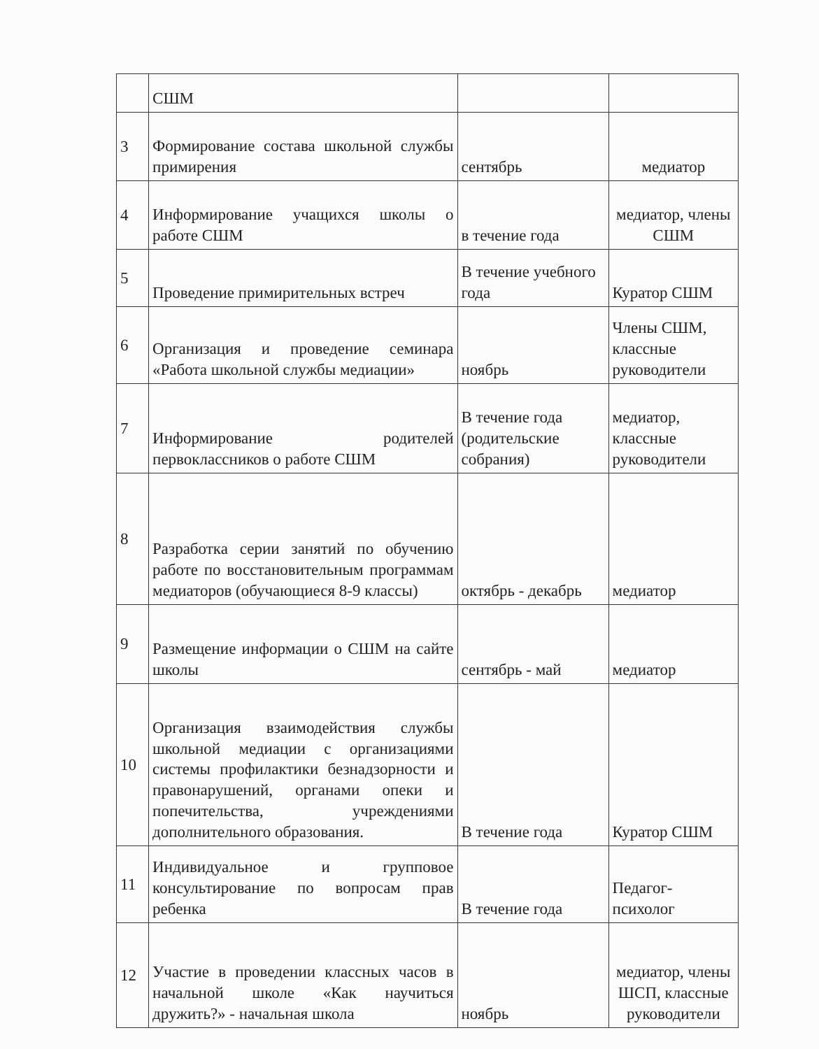| | СШМ | | |
| 3 | Формирование состава школьной службы примирения | сентябрь | медиатор |
| 4 | Информирование учащихся школы о работе СШМ | в течение года | медиатор, члены СШМ |
| 5 | Проведение примирительных встреч | В течение учебного года | Куратор СШМ |
| 6 | Организация и проведение семинара «Работа школьной службы медиации» | ноябрь | Члены СШМ, классные руководители |
| 7 | Информирование родителей первоклассников о работе СШМ | В течение года (родительские собрания) | медиатор, классные руководители |
| 8 | Разработка серии занятий по обучению работе по восстановительным программам медиаторов (обучающиеся 8-9 классы) | октябрь - декабрь | медиатор |
| 9 | Размещение информации о СШМ на сайте школы | сентябрь - май | медиатор |
| 10 | Организация взаимодействия службы школьной медиации с организациями системы профилактики безнадзорности и правонарушений, органами опеки и попечительства, учреждениями дополнительного образования. | В течение года | Куратор СШМ |
| 11 | Индивидуальное и групповое консультирование по вопросам прав ребенка | В течение года | Педагог-психолог |
| 12 | Участие в проведении классных часов в начальной школе «Как научиться дружить?» - начальная школа | ноябрь | медиатор, члены ШСП, классные руководители |